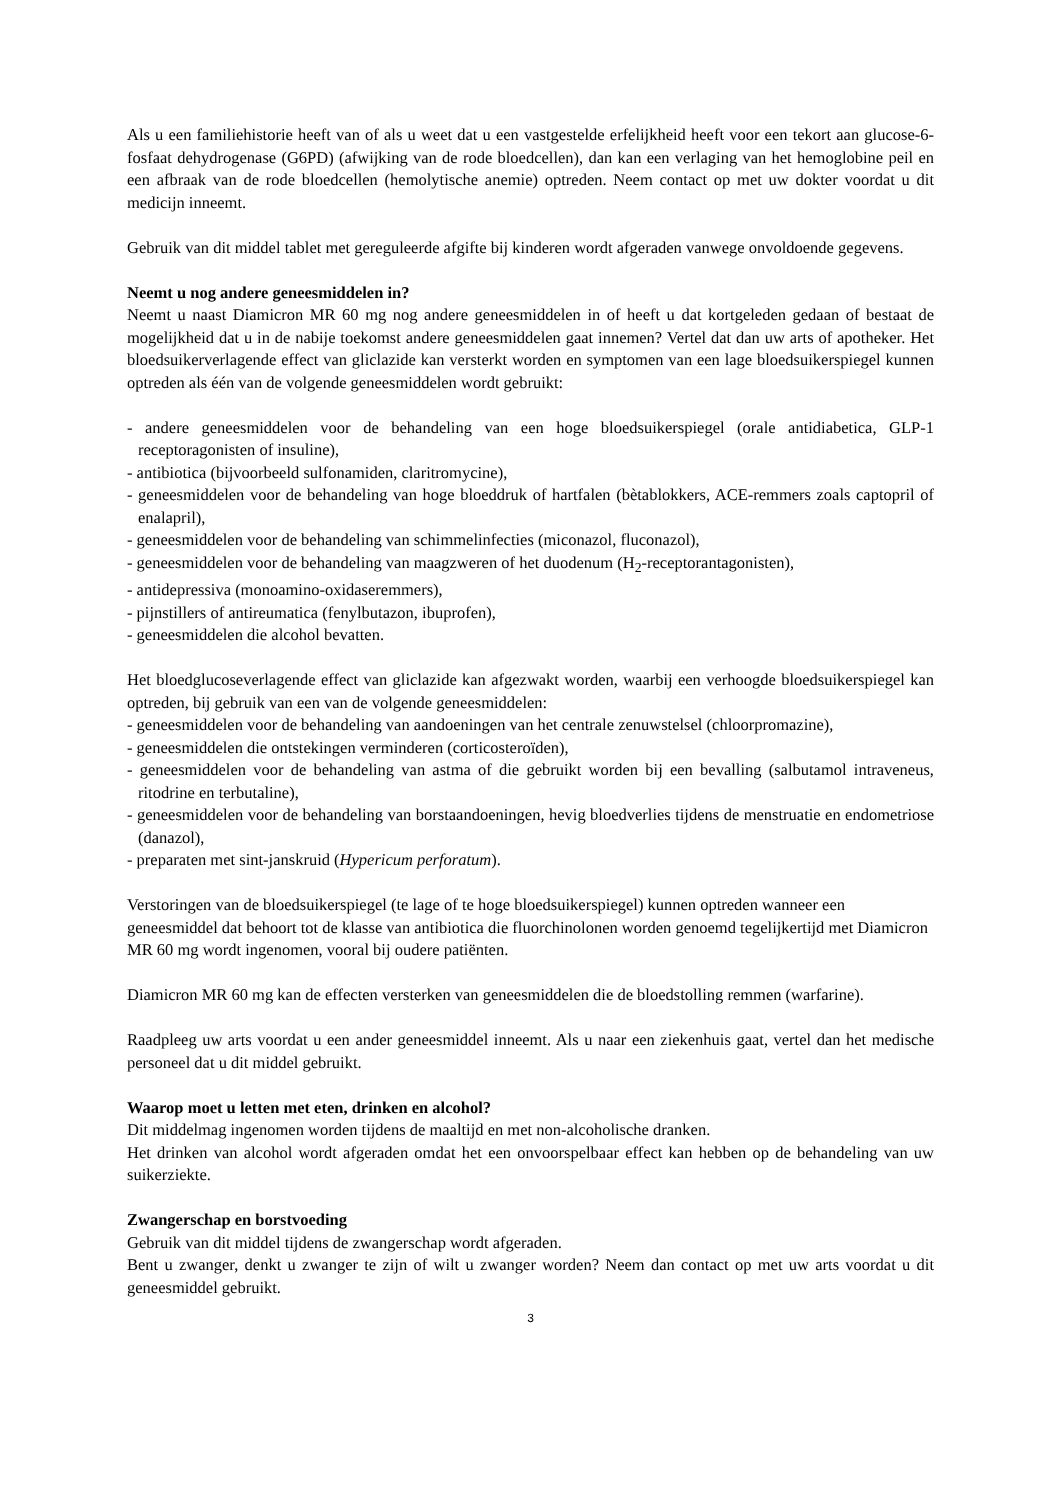Als u een familiehistorie heeft van of als u weet dat u een vastgestelde erfelijkheid heeft voor een tekort aan glucose-6-fosfaat dehydrogenase (G6PD) (afwijking van de rode bloedcellen), dan kan een verlaging van het hemoglobine peil en een afbraak van de rode bloedcellen (hemolytische anemie) optreden. Neem contact op met uw dokter voordat u dit medicijn inneemt.
Gebruik van dit middel tablet met gereguleerde afgifte bij kinderen wordt afgeraden vanwege onvoldoende gegevens.
Neemt u nog andere geneesmiddelen in?
Neemt u naast Diamicron MR 60 mg nog andere geneesmiddelen in of heeft u dat kortgeleden gedaan of bestaat de mogelijkheid dat u in de nabije toekomst andere geneesmiddelen gaat innemen? Vertel dat dan uw arts of apotheker. Het bloedsuikerverlagende effect van gliclazide kan versterkt worden en symptomen van een lage bloedsuikerspiegel kunnen optreden als één van de volgende geneesmiddelen wordt gebruikt:
- andere geneesmiddelen voor de behandeling van een hoge bloedsuikerspiegel (orale antidiabetica, GLP-1 receptoragonisten of insuline),
- antibiotica (bijvoorbeeld sulfonamiden, claritromycine),
- geneesmiddelen voor de behandeling van hoge bloeddruk of hartfalen (bètablokkers, ACE-remmers zoals captopril of enalapril),
- geneesmiddelen voor de behandeling van schimmelinfecties (miconazol, fluconazol),
- geneesmiddelen voor de behandeling van maagzweren of het duodenum (H<sub>2</sub>-receptorantagonisten),
- antidepressiva (monoamino-oxidaseremmers),
- pijnstillers of antireumatica (fenylbutazon, ibuprofen),
- geneesmiddelen die alcohol bevatten.
Het bloedglucoseverlagende effect van gliclazide kan afgezwakt worden, waarbij een verhoogde bloedsuikerspiegel kan optreden, bij gebruik van een van de volgende geneesmiddelen:
- geneesmiddelen voor de behandeling van aandoeningen van het centrale zenuwstelsel (chloorpromazine),
- geneesmiddelen die ontstekingen verminderen (corticosteroïden),
- geneesmiddelen voor de behandeling van astma of die gebruikt worden bij een bevalling (salbutamol intraveneus, ritodrine en terbutaline),
- geneesmiddelen voor de behandeling van borstaandoeningen, hevig bloedverlies tijdens de menstruatie en endometriose (danazol),
- preparaten met sint-janskruid (Hypericum perforatum).
Verstoringen van de bloedsuikerspiegel (te lage of te hoge bloedsuikerspiegel) kunnen optreden wanneer een geneesmiddel dat behoort tot de klasse van antibiotica die fluorchinolonen worden genoemd tegelijkertijd met Diamicron MR 60 mg wordt ingenomen, vooral bij oudere patiënten.
Diamicron MR 60 mg kan de effecten versterken van geneesmiddelen die de bloedstolling remmen (warfarine).
Raadpleeg uw arts voordat u een ander geneesmiddel inneemt. Als u naar een ziekenhuis gaat, vertel dan het medische personeel dat u dit middel gebruikt.
Waarop moet u letten met eten, drinken en alcohol?
Dit middelmag ingenomen worden tijdens de maaltijd en met non-alcoholische dranken.
Het drinken van alcohol wordt afgeraden omdat het een onvoorspelbaar effect kan hebben op de behandeling van uw suikerziekte.
Zwangerschap en borstvoeding
Gebruik van dit middel tijdens de zwangerschap wordt afgeraden.
Bent u zwanger, denkt u zwanger te zijn of wilt u zwanger worden? Neem dan contact op met uw arts voordat u dit geneesmiddel gebruikt.
3